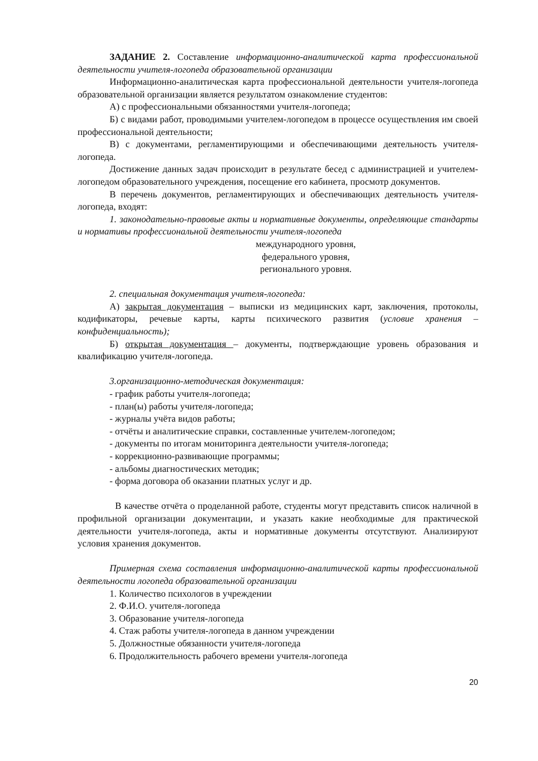ЗАДАНИЕ 2. Составление информационно-аналитической карта профессиональной деятельности учителя-логопеда образовательной организации
Информационно-аналитическая карта профессиональной деятельности учителя-логопеда образовательной организации является результатом ознакомление студентов:
А) с профессиональными обязанностями учителя-логопеда;
Б) с видами работ, проводимыми учителем-логопедом в процессе осуществления им своей профессиональной деятельности;
В) с документами, регламентирующими и обеспечивающими деятельность учителя-логопеда.
Достижение данных задач происходит в результате бесед с администрацией и учителем-логопедом образовательного учреждения, посещение его кабинета, просмотр документов.
В перечень документов, регламентирующих и обеспечивающих деятельность учителя-логопеда, входят:
1. законодательно-правовые акты и нормативные документы, определяющие стандарты и нормативы профессиональной деятельности учителя-логопеда
международного уровня,
федерального уровня,
регионального уровня.
2. специальная документация учителя-логопеда:
А) закрытая документация – выписки из медицинских карт, заключения, протоколы, кодификаторы, речевые карты, карты психического развития (условие хранения – конфиденциальность);
Б) открытая документация – документы, подтверждающие уровень образования и квалификацию учителя-логопеда.
3.организационно-методическая документация:
- график работы учителя-логопеда;
- план(ы) работы учителя-логопеда;
- журналы учёта видов работы;
- отчёты и аналитические справки, составленные учителем-логопедом;
- документы по итогам мониторинга деятельности учителя-логопеда;
- коррекционно-развивающие программы;
- альбомы диагностических методик;
- форма договора об оказании платных услуг и др.
В качестве отчёта о проделанной работе, студенты могут представить список наличной в профильной организации документации, и указать какие необходимые для практической деятельности учителя-логопеда, акты и нормативные документы отсутствуют. Анализируют условия хранения документов.
Примерная схема составления информационно-аналитической карты профессиональной деятельности логопеда образовательной организации
1. Количество психологов в учреждении
2. Ф.И.О. учителя-логопеда
3. Образование учителя-логопеда
4. Стаж работы учителя-логопеда в данном учреждении
5. Должностные обязанности учителя-логопеда
6. Продолжительность рабочего времени учителя-логопеда
20